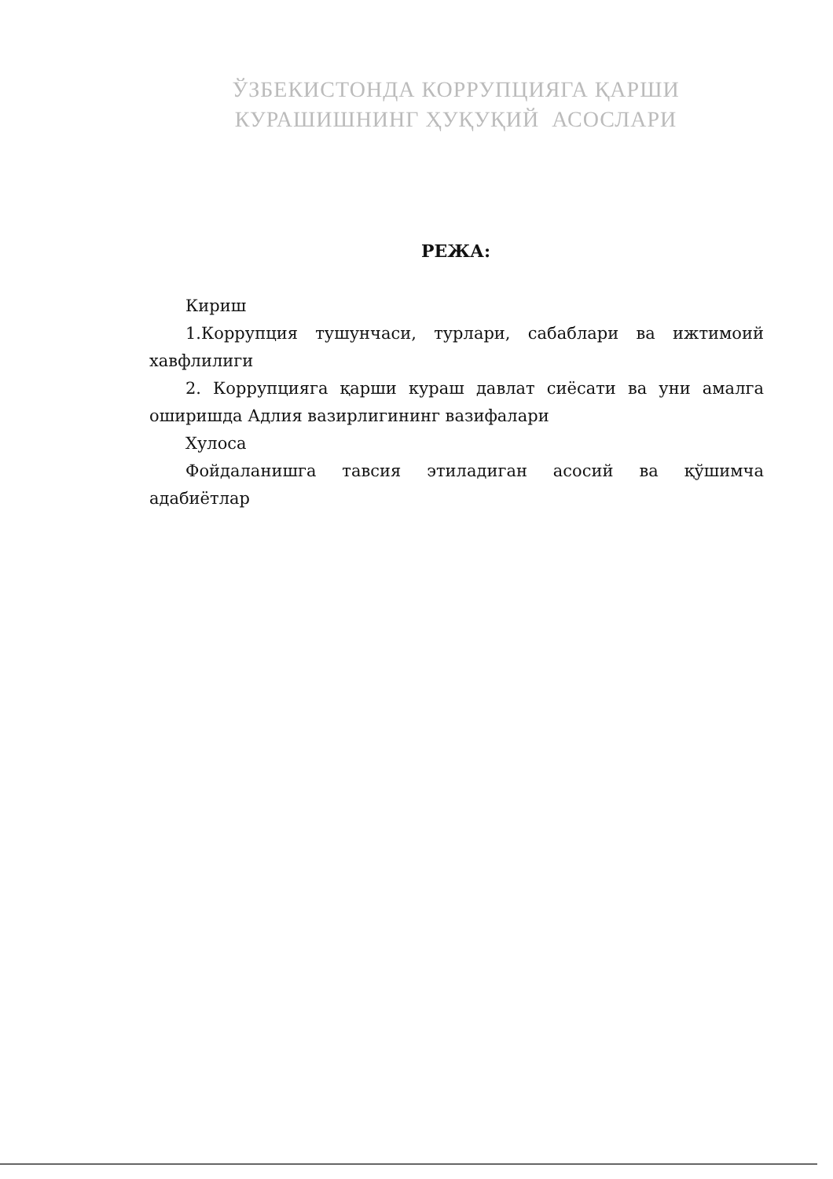ЎЗБЕКИСТОНДА КОРРУПЦИЯГА ҚАРШИ
КУРАШИШНИНГ ҲУҚУҚИЙ АСОСЛАРИ
РЕЖА:
Кириш
1.Коррупция тушунчаси, турлари, сабаблари ва ижтимоий хавфлилиги
2. Коррупцияга қарши кураш давлат сиёсати ва уни амалга оширишда Адлия вазирлигининг вазифалари
Хулоса
Фойдаланишга тавсия этиладиган асосий ва қўшимча адабиётлар